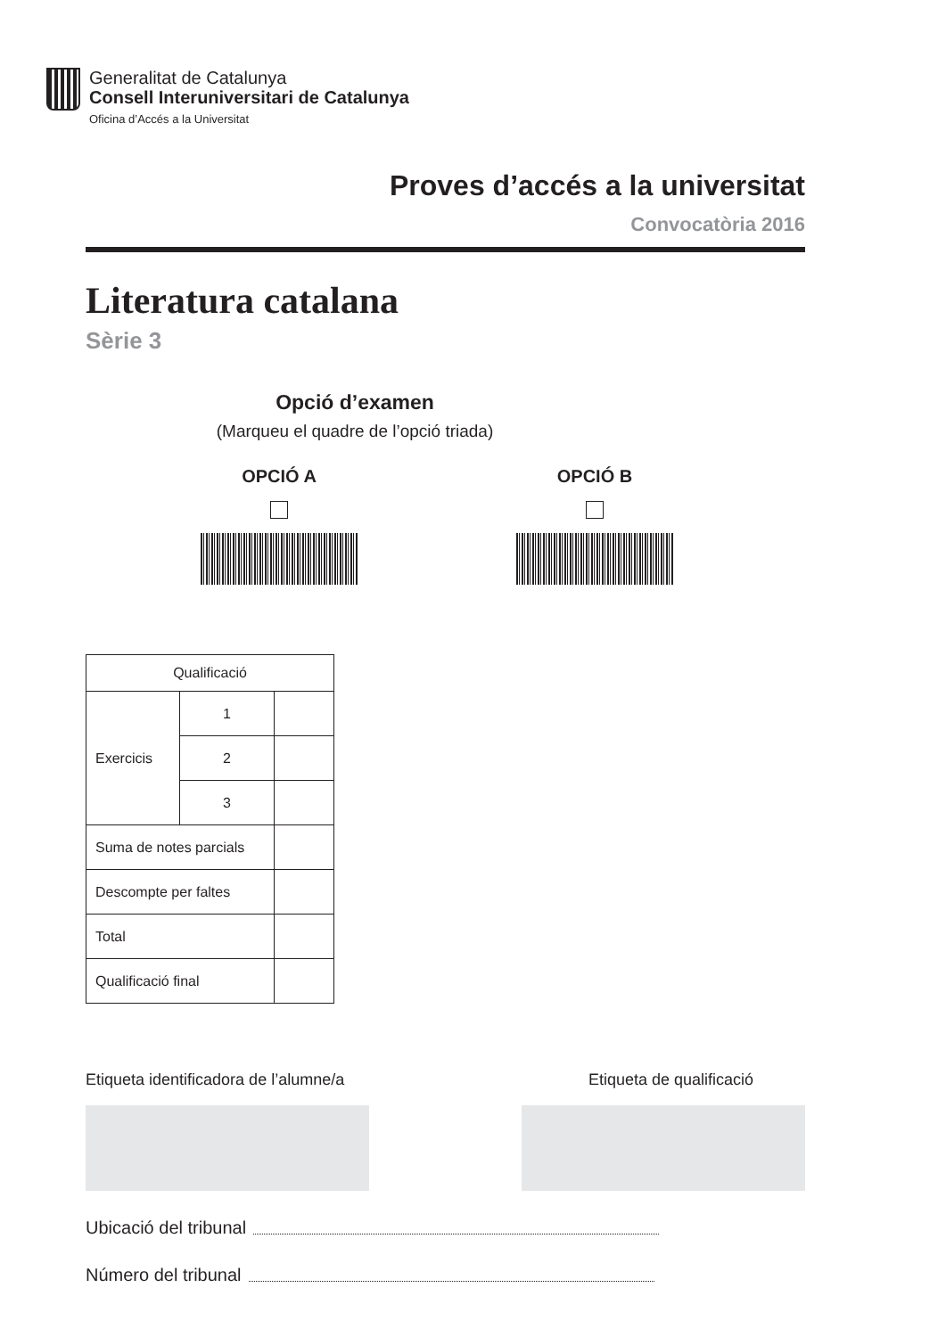Generalitat de Catalunya
Consell Interuniversitari de Catalunya
Oficina d’Accés a la Universitat
Proves d’accés a la universitat
Convocatòria 2016
Literatura catalana
Sèrie 3
Opció d’examen
(Marqueu el quadre de l’opció triada)
OPCIÓ A OPCIÓ B
| Qualificació | | |
| Exercicis | 1 | |
| | 2 | |
| | 3 | |
| Suma de notes parcials | | |
| Descompte per faltes | | |
| Total | | |
| Qualificació final | | |
Etiqueta identificadora de l’alumne/a Etiqueta de qualificació
Ubicació del tribunal
Número del tribunal